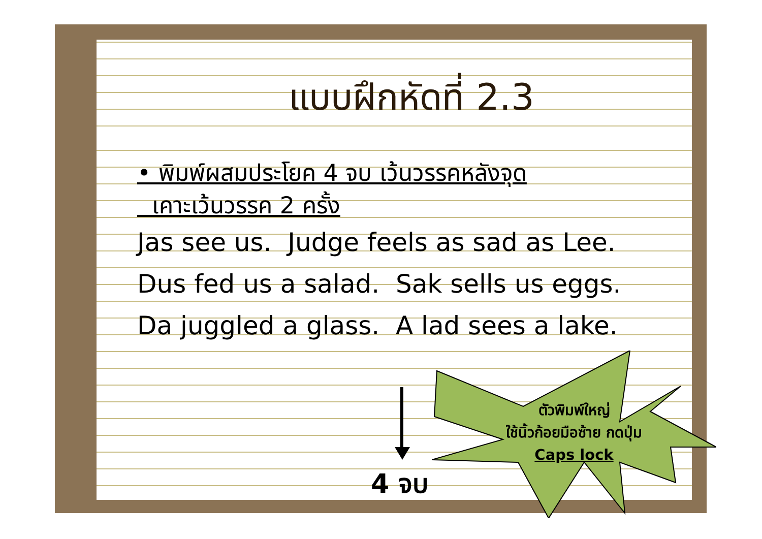แบบฝึกหัดที่ 2.3
• พิมพ์ผสมประโยค 4 จบ เว้นวรรคหลังจุด
เคาะเว้นวรรค 2 ครั้ง
Jas see us. Judge feels as sad as Lee.
Dus fed us a salad. Sak sells us eggs.
Da juggled a glass. A lad sees a lake.
4 จบ
ตัวพิมพ์ใหญ่
ใช้นิ้วก้อยมือซ้าย กดปุ่ม
Caps lock